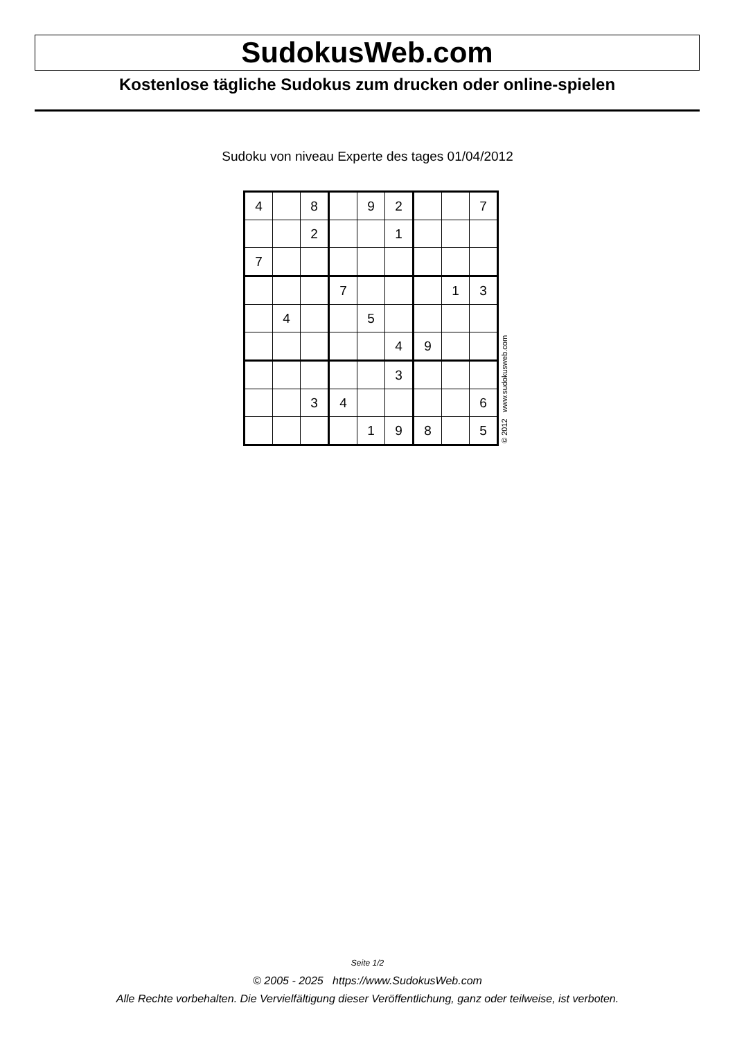SudokusWeb.com
Kostenlose tägliche Sudokus zum drucken oder online-spielen
Sudoku von niveau Experte des tages 01/04/2012
| 4 | | 8 | | 9 | 2 | | | 7 |
| | | 2 | | | 1 | | | |
| 7 | | | | | | | | |
| | | | 7 | | | | 1 | 3 |
| | 4 | | | 5 | | | | |
| | | | | | 4 | 9 | | |
| | | | | | 3 | | | |
| | | 3 | 4 | | | | | 6 |
| | | | | 1 | 9 | 8 | | 5 |
© 2012 www.sudokusweb.com
Seite 1/2
© 2005 - 2025 https://www.SudokusWeb.com
Alle Rechte vorbehalten. Die Vervielfältigung dieser Veröffentlichung, ganz oder teilweise, ist verboten.